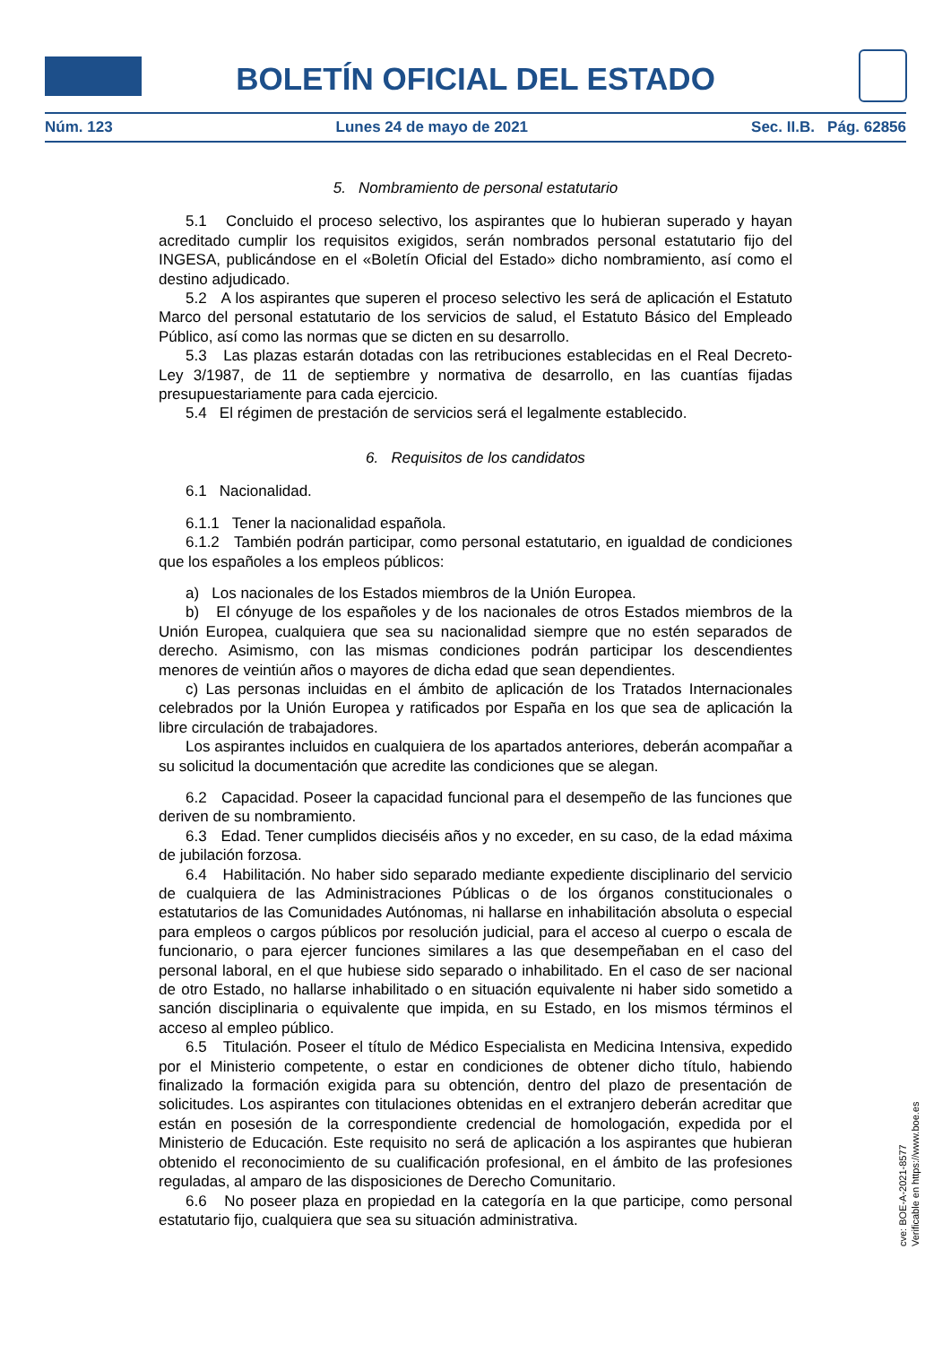BOLETÍN OFICIAL DEL ESTADO
Núm. 123 Lunes 24 de mayo de 2021 Sec. II.B. Pág. 62856
5. Nombramiento de personal estatutario
5.1 Concluido el proceso selectivo, los aspirantes que lo hubieran superado y hayan acreditado cumplir los requisitos exigidos, serán nombrados personal estatutario fijo del INGESA, publicándose en el «Boletín Oficial del Estado» dicho nombramiento, así como el destino adjudicado.
5.2 A los aspirantes que superen el proceso selectivo les será de aplicación el Estatuto Marco del personal estatutario de los servicios de salud, el Estatuto Básico del Empleado Público, así como las normas que se dicten en su desarrollo.
5.3 Las plazas estarán dotadas con las retribuciones establecidas en el Real Decreto-Ley 3/1987, de 11 de septiembre y normativa de desarrollo, en las cuantías fijadas presupuestariamente para cada ejercicio.
5.4 El régimen de prestación de servicios será el legalmente establecido.
6. Requisitos de los candidatos
6.1 Nacionalidad.
6.1.1 Tener la nacionalidad española.
6.1.2 También podrán participar, como personal estatutario, en igualdad de condiciones que los españoles a los empleos públicos:
a) Los nacionales de los Estados miembros de la Unión Europea.
b) El cónyuge de los españoles y de los nacionales de otros Estados miembros de la Unión Europea, cualquiera que sea su nacionalidad siempre que no estén separados de derecho. Asimismo, con las mismas condiciones podrán participar los descendientes menores de veintiún años o mayores de dicha edad que sean dependientes.
c) Las personas incluidas en el ámbito de aplicación de los Tratados Internacionales celebrados por la Unión Europea y ratificados por España en los que sea de aplicación la libre circulación de trabajadores.
Los aspirantes incluidos en cualquiera de los apartados anteriores, deberán acompañar a su solicitud la documentación que acredite las condiciones que se alegan.
6.2 Capacidad. Poseer la capacidad funcional para el desempeño de las funciones que deriven de su nombramiento.
6.3 Edad. Tener cumplidos dieciséis años y no exceder, en su caso, de la edad máxima de jubilación forzosa.
6.4 Habilitación. No haber sido separado mediante expediente disciplinario del servicio de cualquiera de las Administraciones Públicas o de los órganos constitucionales o estatutarios de las Comunidades Autónomas, ni hallarse en inhabilitación absoluta o especial para empleos o cargos públicos por resolución judicial, para el acceso al cuerpo o escala de funcionario, o para ejercer funciones similares a las que desempeñaban en el caso del personal laboral, en el que hubiese sido separado o inhabilitado. En el caso de ser nacional de otro Estado, no hallarse inhabilitado o en situación equivalente ni haber sido sometido a sanción disciplinaria o equivalente que impida, en su Estado, en los mismos términos el acceso al empleo público.
6.5 Titulación. Poseer el título de Médico Especialista en Medicina Intensiva, expedido por el Ministerio competente, o estar en condiciones de obtener dicho título, habiendo finalizado la formación exigida para su obtención, dentro del plazo de presentación de solicitudes. Los aspirantes con titulaciones obtenidas en el extranjero deberán acreditar que están en posesión de la correspondiente credencial de homologación, expedida por el Ministerio de Educación. Este requisito no será de aplicación a los aspirantes que hubieran obtenido el reconocimiento de su cualificación profesional, en el ámbito de las profesiones reguladas, al amparo de las disposiciones de Derecho Comunitario.
6.6 No poseer plaza en propiedad en la categoría en la que participe, como personal estatutario fijo, cualquiera que sea su situación administrativa.
cve: BOE-A-2021-8577
Verificable en https://www.boe.es